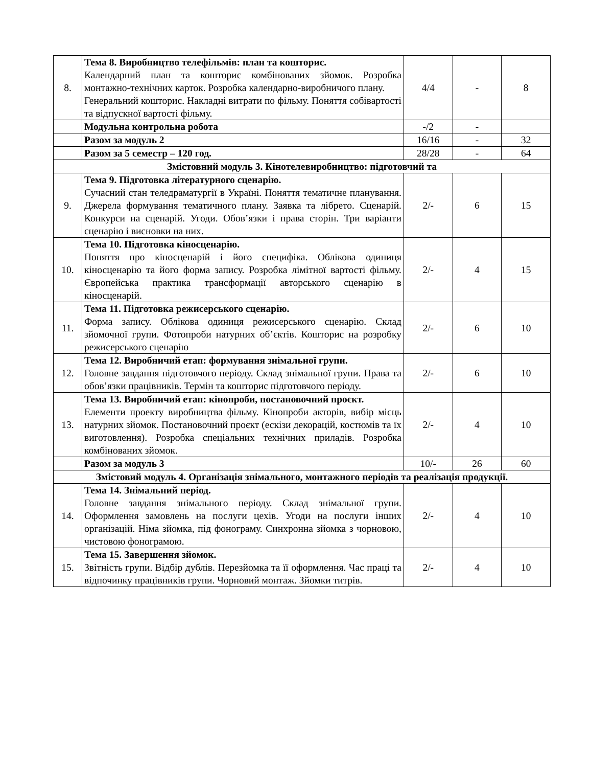| 8. | Тема 8. Виробництво телефільмів: план та кошторис. Календарний план та кошторис комбінованих зйомок. Розробка монтажно-технічних карток. Розробка календарно-виробничого плану. Генеральний кошторис. Накладні витрати по фільму. Поняття собівартості та відпускної вартості фільму. | 4/4 | - | 8 |
| | Модульна контрольна робота | -/2 | - | |
| | Разом за модуль 2 | 16/16 | - | 32 |
| | Разом за 5 семестр – 120 год. | 28/28 | - | 64 |
| Змістовний модуль 3. Кінотелевиробництво: підготовчий та | | | | |
| 9. | Тема 9. Підготовка літературного сценарію. Сучасний стан теледраматургії в Україні. Поняття тематичне планування. Джерела формування тематичного плану. Заявка та лібрето. Сценарій. Конкурси на сценарій. Угоди. Обов’язки і права сторін. Три варіанти сценарію і висновки на них. | 2/- | 6 | 15 |
| 10. | Тема 10. Підготовка кіносценарію. Поняття про кіносценарій і його специфіка. Облікова одиниця кіносценарію та його форма запису. Розробка лімітної вартості фільму. Європейська практика трансформації авторського сценарію в кіносценарій. | 2/- | 4 | 15 |
| 11. | Тема 11. Підготовка режисерського сценарію. Форма запису. Облікова одиниця режисерського сценарію. Склад зйомочної групи. Фотопроби натурних об’єктів. Кошторис на розробку режисерського сценарію | 2/- | 6 | 10 |
| 12. | Тема 12. Виробничий етап: формування знімальної групи. Головне завдання підготовчого періоду. Склад знімальної групи. Права та обов’язки працівників. Термін та кошторис підготовчого періоду. | 2/- | 6 | 10 |
| 13. | Тема 13. Виробничий етап: кінопроби, постановочний проєкт. Елементи проекту виробництва фільму. Кінопроби акторів, вибір місць натурних зйомок. Постановочний проєкт (ескізи декорацій, костюмів та їх виготовлення). Розробка спеціальних технічних приладів. Розробка комбінованих зйомок. | 2/- | 4 | 10 |
| | Разом за модуль 3 | 10/- | 26 | 60 |
| Змістовий модуль 4. Організація знімального, монтажного періодів та реалізація продукції. | | | | |
| 14. | Тема 14. Знімальний період. Головне завдання знімального періоду. Склад знімальної групи. Оформлення замовлень на послуги цехів. Угоди на послуги інших організацій. Німа зйомка, під фонограму. Синхронна зйомка з чорновою, чистовою фонограмою. | 2/- | 4 | 10 |
| 15. | Тема 15. Завершення зйомок. Звітність групи. Відбір дублів. Перезйомка та її оформлення. Час праці та відпочинку працівників групи. Чорновий монтаж. Зйомки титрів. | 2/- | 4 | 10 |